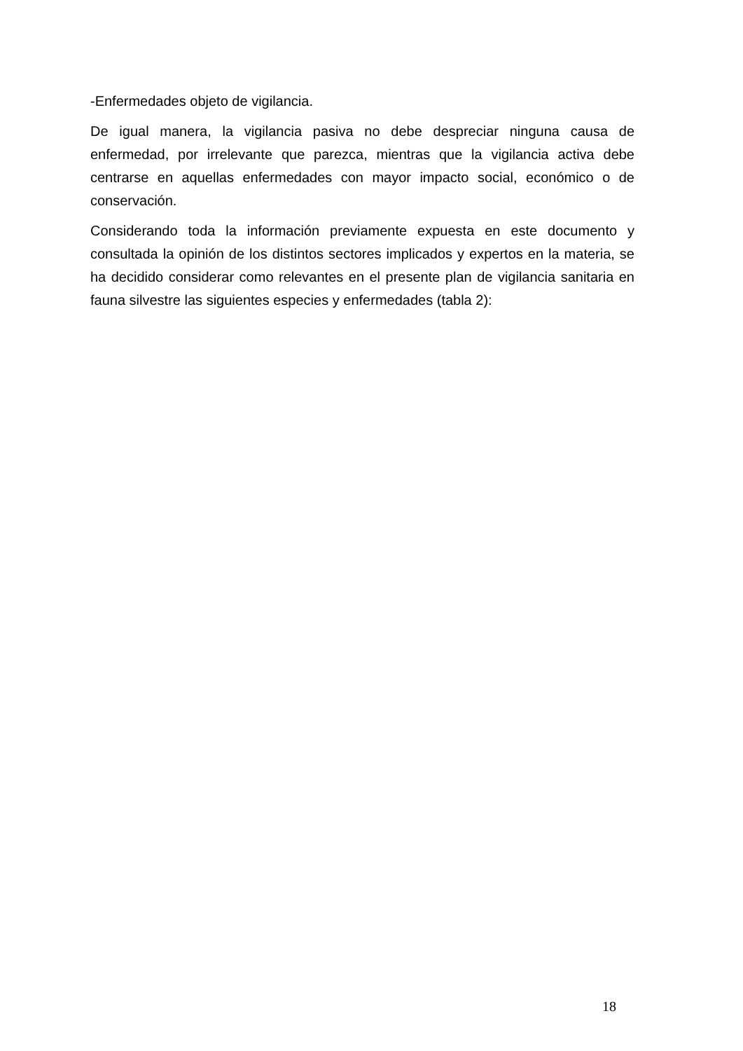-Enfermedades objeto de vigilancia.
De igual manera, la vigilancia pasiva no debe despreciar ninguna causa de enfermedad, por irrelevante que parezca, mientras que la vigilancia activa debe centrarse en aquellas enfermedades con mayor impacto social, económico o de conservación.
Considerando toda la información previamente expuesta en este documento y consultada la opinión de los distintos sectores implicados y expertos en la materia, se ha decidido considerar como relevantes en el presente plan de vigilancia sanitaria en fauna silvestre las siguientes especies y enfermedades (tabla 2):
18